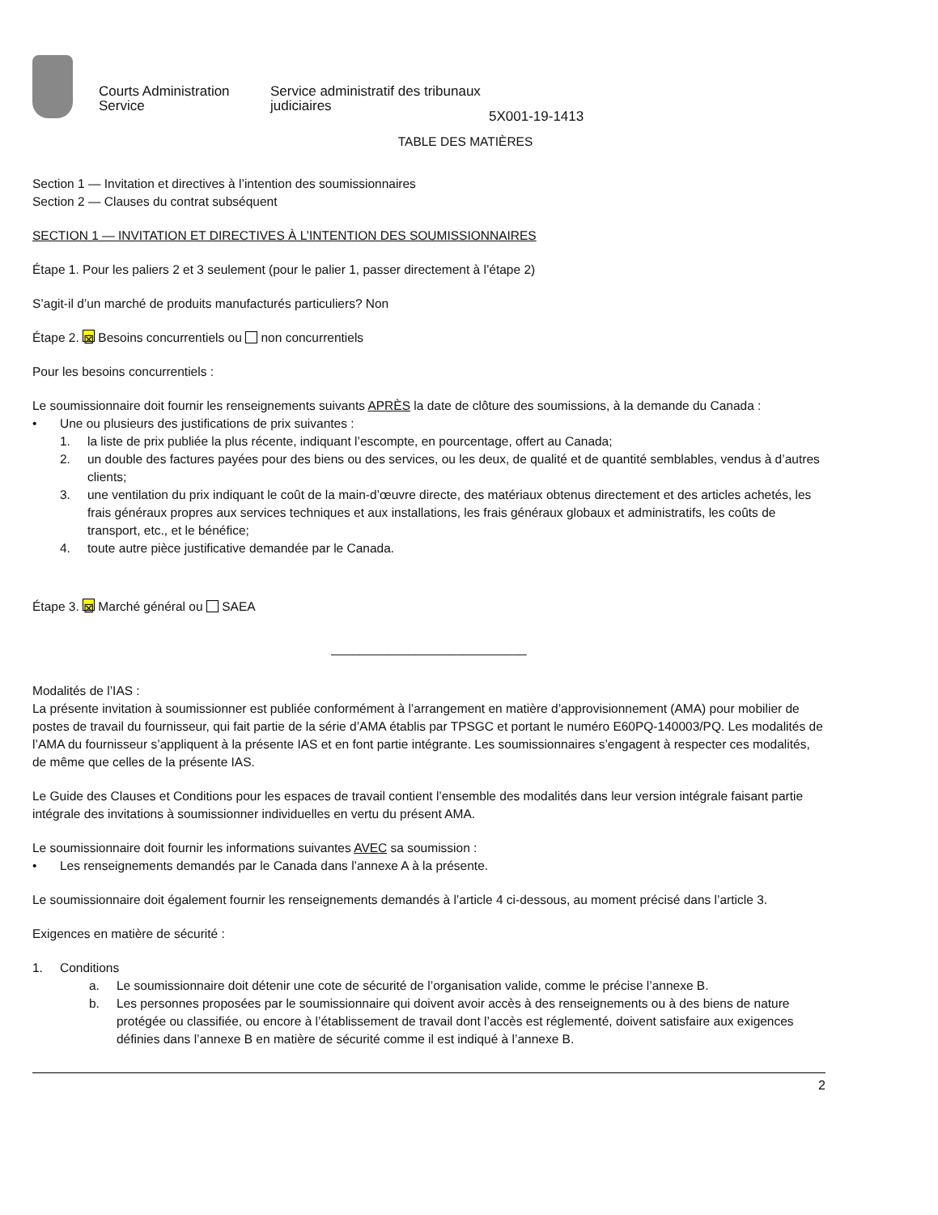Courts Administration Service
Service administratif des tribunaux judiciaires
5X001-19-1413
TABLE DES MATIÈRES
Section 1 — Invitation et directives à l’intention des soumissionnaires
Section 2 — Clauses du contrat subséquent
SECTION 1 — INVITATION ET DIRECTIVES À L’INTENTION DES SOUMISSIONNAIRES
Étape 1. Pour les paliers 2 et 3 seulement (pour le palier 1, passer directement à l’étape 2)
S’agit-il d’un marché de produits manufacturés particuliers? Non
Étape 2. ⊠ Besoins concurrentiels ou non concurrentiels
Pour les besoins concurrentiels :
Le soumissionnaire doit fournir les renseignements suivants APRÈS la date de clôture des soumissions, à la demande du Canada :
• Une ou plusieurs des justifications de prix suivantes :
1. la liste de prix publiée la plus récente, indiquant l’escompte, en pourcentage, offert au Canada;
2. un double des factures payées pour des biens ou des services, ou les deux, de qualité et de quantité semblables, vendus à d’autres clients;
3. une ventilation du prix indiquant le coût de la main-d’œuvre directe, des matériaux obtenus directement et des articles achetés, les frais généraux propres aux services techniques et aux installations, les frais généraux globaux et administratifs, les coûts de transport, etc., et le bénéfice;
4. toute autre pièce justificative demandée par le Canada.
Étape 3. ⊠ Marché général ou SAEA
____________________________
Modalités de l’IAS :
La présente invitation à soumissionner est publiée conformément à l’arrangement en matière d’approvisionnement (AMA) pour mobilier de postes de travail du fournisseur, qui fait partie de la série d’AMA établis par TPSGC et portant le numéro E60PQ-140003/PQ. Les modalités de l’AMA du fournisseur s’appliquent à la présente IAS et en font partie intégrante. Les soumissionnaires s’engagent à respecter ces modalités, de même que celles de la présente IAS.
Le Guide des Clauses et Conditions pour les espaces de travail contient l’ensemble des modalités dans leur version intégrale faisant partie intégrale des invitations à soumissionner individuelles en vertu du présent AMA.
Le soumissionnaire doit fournir les informations suivantes AVEC sa soumission :
• Les renseignements demandés par le Canada dans l’annexe A à la présente.
Le soumissionnaire doit également fournir les renseignements demandés à l’article 4 ci-dessous, au moment précisé dans l’article 3.
Exigences en matière de sécurité :
1. Conditions
a. Le soumissionnaire doit détenir une cote de sécurité de l’organisation valide, comme le précise l’annexe B.
b. Les personnes proposées par le soumissionnaire qui doivent avoir accès à des renseignements ou à des biens de nature protégée ou classifiée, ou encore à l’établissement de travail dont l’accès est réglementé, doivent satisfaire aux exigences définies dans l’annexe B en matière de sécurité comme il est indiqué à l’annexe B.
2